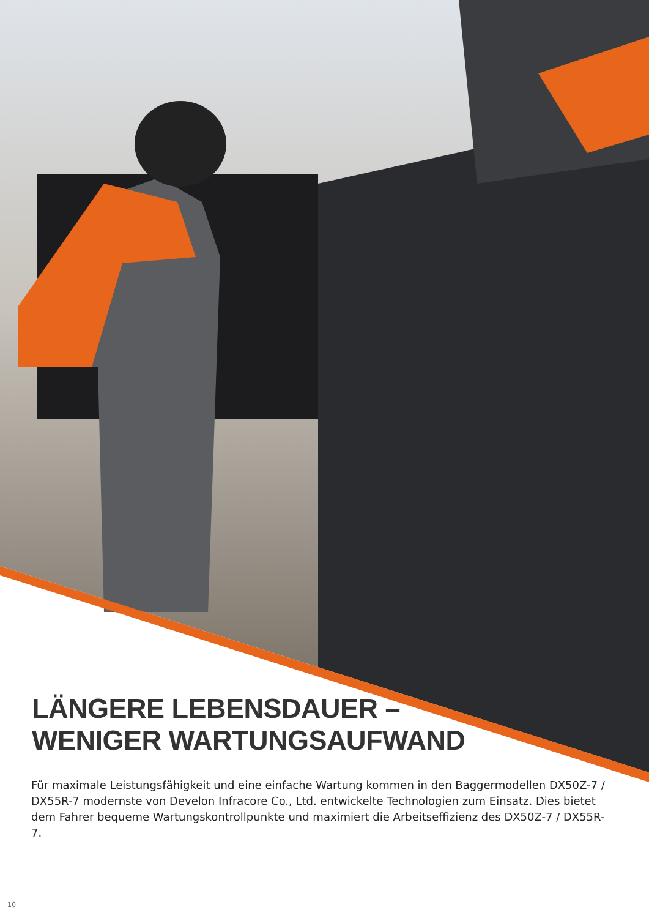LÄNGERE LEBENSDAUER –
WENIGER WARTUNGSAUFWAND
Für maximale Leistungsfähigkeit und eine einfache Wartung kommen in den Baggermodellen DX50Z-7 / DX55R-7 modernste von Develon Infracore Co., Ltd. entwickelte Technologien zum Einsatz. Dies bietet dem Fahrer bequeme Wartungskontrollpunkte und maximiert die Arbeitseffizienz des DX50Z-7 / DX55R-7.
10